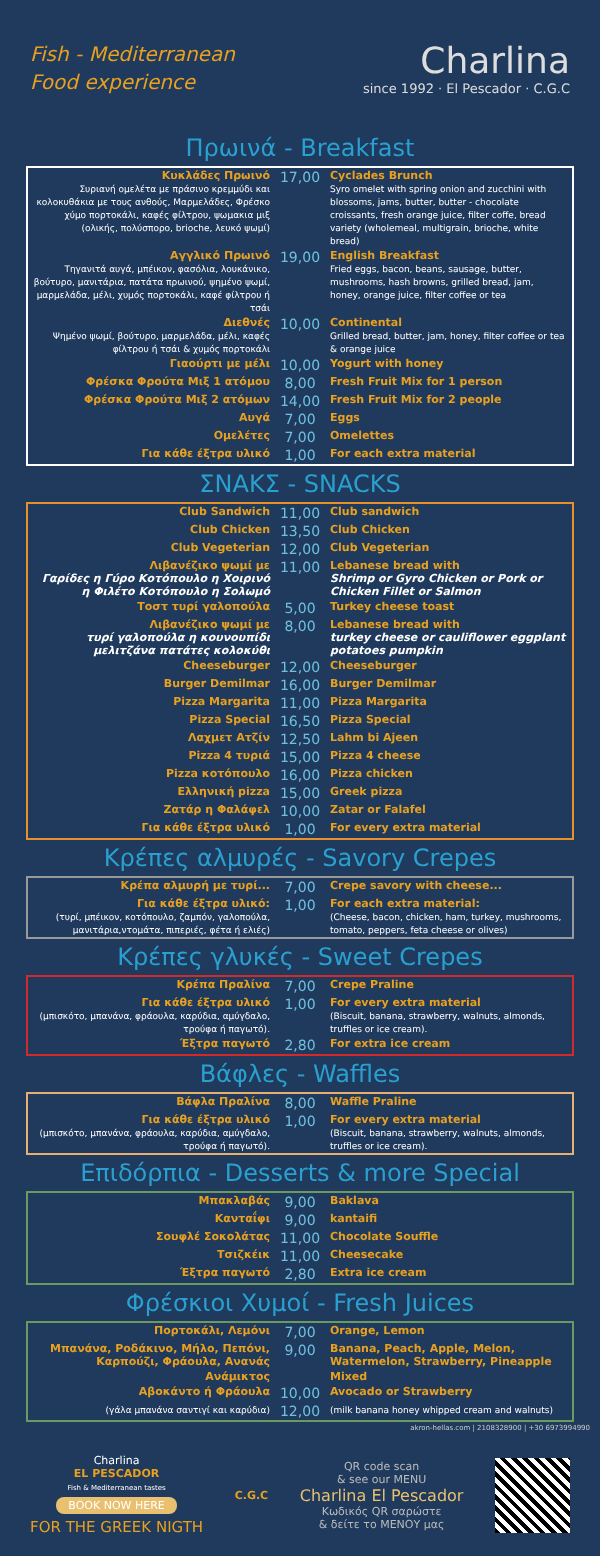Fish - Mediterranean
Food experience
Charlina
since 1992 · El Pescador · C.G.C
Πρωινά - Breakfast
| Κυκλάδες Πρωινό Συριανή ομελέτα με πράσινο κρεμμύδι και κολοκυθάκια με τους ανθούς, Μαρμελάδες, Φρέσκο χύμο πορτοκάλι, καφές φίλτρου, ψωμακια μιξ (ολικής, πολύσπορο, brioche, λευκό ψωμί) | 17,00 | Cyclades Brunch Syro omelet with spring onion and zucchini with blossoms, jams, butter, butter - chocolate croissants, fresh orange juice, filter coffe, bread variety (wholemeal, multigrain, brioche, white bread) |
| Αγγλικό Πρωινό Τηγανιτά αυγά, μπέικον, φασόλια, λουκάνικο, βούτυρο, μανιτάρια, πατάτα πρωινού, ψημένο ψωμί, μαρμελάδα, μέλι, χυμός πορτοκάλι, καφέ φίλτρου ή τσάι | 19,00 | English Breakfast Fried eggs, bacon, beans, sausage, butter, mushrooms, hash browns, grilled bread, jam, honey, orange juice, filter coffee or tea |
| Διεθνές Ψημένο ψωμί, βούτυρο, μαρμελάδα, μέλι, καφές φίλτρου ή τσάι & χυμός πορτοκάλι | 10,00 | Continental Grilled bread, butter, jam, honey, filter coffee or tea & orange juice |
| Γιαούρτι με μέλι | 10,00 | Yogurt with honey |
| Φρέσκα Φρούτα Μιξ 1 ατόμου | 8,00 | Fresh Fruit Mix for 1 person |
| Φρέσκα Φρούτα Μιξ 2 ατόμων | 14,00 | Fresh Fruit Mix for 2 people |
| Αυγά | 7,00 | Eggs |
| Ομελέτες | 7,00 | Omelettes |
| Για κάθε έξτρα υλικό | 1,00 | For each extra material |
ΣΝΑΚΣ - SNACKS
| Club Sandwich | 11,00 | Club sandwich |
| Club Chicken | 13,50 | Club Chicken |
| Club Vegeterian | 12,00 | Club Vegeterian |
| Λιβανέζικο ψωμί με Γαρίδες η Γύρο Κοτόπουλο η Χοιρινό η Φιλέτο Κοτόπουλο η Σολωμό | 11,00 | Lebanese bread with Shrimp or Gyro Chicken or Pork or Chicken Fillet or Salmon |
| Τοστ τυρί γαλοπούλα | 5,00 | Turkey cheese toast |
| Λιβανέζικο ψωμί με τυρί γαλοπούλα η κουνουπίδι μελιτζάνα πατάτες κολοκύθι | 8,00 | Lebanese bread with turkey cheese or cauliflower eggplant potatoes pumpkin |
| Cheeseburger | 12,00 | Cheeseburger |
| Burger Demilmar | 16,00 | Burger Demilmar |
| Pizza Margarita | 11,00 | Pizza Margarita |
| Pizza Special | 16,50 | Pizza Special |
| Λαχμετ Ατζίν | 12,50 | Lahm bi Ajeen |
| Pizza 4 τυριά | 15,00 | Pizza 4 cheese |
| Pizza κοτόπουλο | 16,00 | Pizza chicken |
| Ελληνική pizza | 15,00 | Greek pizza |
| Ζατάρ η Φαλάφελ | 10,00 | Zatar or Falafel |
| Για κάθε έξτρα υλικό | 1,00 | For every extra material |
Κρέπες αλμυρές - Savory Crepes
| Κρέπα αλμυρή με τυρί... | 7,00 | Crepe savory with cheese... |
| Για κάθε έξτρα υλικό: (τυρί, μπέικον, κοτόπουλο, ζαμπόν, γαλοπούλα, μανιτάρια,ντομάτα, πιπεριές, φέτα ή ελιές) | 1,00 | For each extra material: (Cheese, bacon, chicken, ham, turkey, mushrooms, tomato, peppers, feta cheese or olives) |
Κρέπες γλυκές - Sweet Crepes
| Κρέπα Πραλίνα | 7,00 | Crepe Praline |
| Για κάθε έξτρα υλικό (μπισκότο, μπανάνα, φράουλα, καρύδια, αμύγδαλο, τρούφα ή παγωτό). | 1,00 | For every extra material (Biscuit, banana, strawberry, walnuts, almonds, truffles or ice cream). |
| Έξτρα παγωτό | 2,80 | For extra ice cream |
Βάφλες - Waffles
| Βάφλα Πραλίνα | 8,00 | Waffle Praline |
| Για κάθε έξτρα υλικό (μπισκότο, μπανάνα, φράουλα, καρύδια, αμύγδαλο, τρούφα ή παγωτό). | 1,00 | For every extra material (Biscuit, banana, strawberry, walnuts, almonds, truffles or ice cream). |
Επιδόρπια - Desserts & more Special
| Μπακλαβάς | 9,00 | Baklava |
| Κανταΐφι | 9,00 | kantaifi |
| Σουφλέ Σοκολάτας | 11,00 | Chocolate Souffle |
| Τσιζκέικ | 11,00 | Cheesecake |
| Έξτρα παγωτό | 2,80 | Extra ice cream |
Φρέσκιοι Χυμοί - Fresh Juices
| Πορτοκάλι, Λεμόνι | 7,00 | Orange, Lemon |
| Μπανάνα, Ροδάκινο, Μήλο, Πεπόνι, Καρπούζι, Φράουλα, Ανανάς | 9,00 | Banana, Peach, Apple, Melon, Watermelon, Strawberry, Pineapple |
| Ανάμικτος | | Mixed |
| Αβοκάντο ή Φράουλα | 10,00 | Avocado or Strawberry |
| (γάλα μπανάνα σαντιγί και καρύδια) | 12,00 | (milk banana honey whipped cream and walnuts) |
akron-hellas.com | 2108328900 | +30 6973994990
Charlina
EL PESCADOR
Fish & Mediterranean tastes
BOOK NOW HERE
FOR THE GREEK NIGTH
C.G.C
QR code scan
& see our MENU
Charlina El Pescador
Κωδικός QR σαρώστε
& δείτε το ΜΕΝΟΥ μας